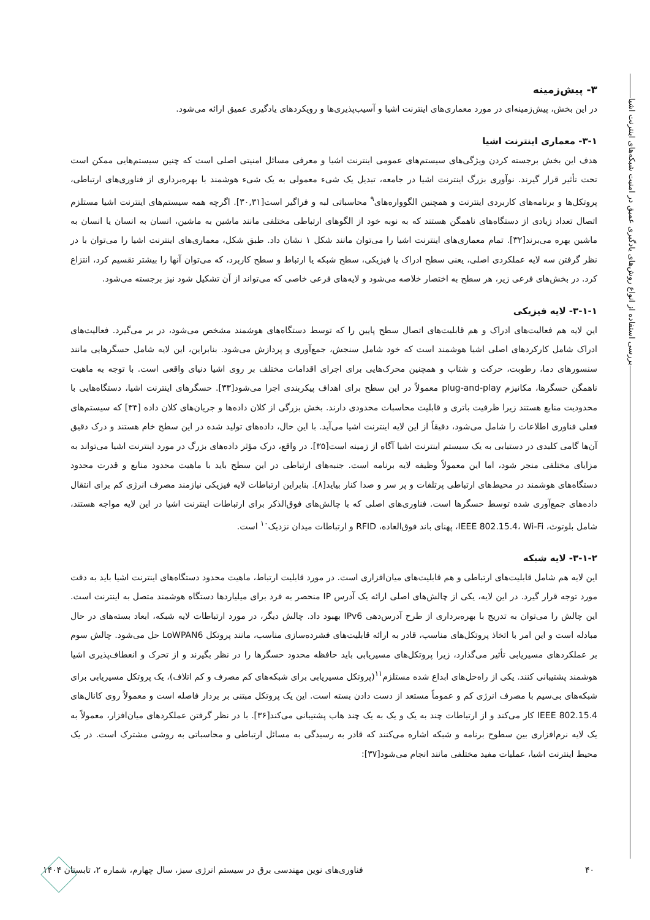بررسی استفاده از انواع روش‌های یادگیری عمیق در امنیت شبکه‌های اینترنت اشیا
۳- پیش‌زمینه
در این بخش، پیش‌زمینه‌ای در مورد معماری‌های اینترنت اشیا و آسیب‌پذیری‌ها و رویکردهای یادگیری عمیق ارائه می‌شود.
۳-۱- معماری اینترنت اشیا
هدف این بخش برجسته کردن ویژگی‌های سیستم‌های عمومی اینترنت اشیا و معرفی مسائل امنیتی اصلی است که چنین سیستم‌هایی ممکن است تحت تأثیر قرار گیرند. نوآوری بزرگ اینترنت اشیا در جامعه، تبدیل یک شیء معمولی به یک شیء هوشمند با بهره‌برداری از فناوری‌های ارتباطی، پروتکل‌ها و برنامه‌های کاربردی اینترنت و همچنین الگوواره‌های<sup>۹</sup> محاسباتی لبه و فراگیر است[۳۰,۳۱]. اگرچه همه سیستم‌های اینترنت اشیا مستلزم اتصال تعداد زیادی از دستگاه‌های ناهمگن هستند که به نوبه خود از الگوهای ارتباطی مختلفی مانند ماشین به ماشین، انسان به انسان یا انسان به ماشین بهره می‌برند[۳۲]. تمام معماری‌های اینترنت اشیا را می‌توان مانند شکل ۱ نشان داد. طبق شکل، معماری‌های اینترنت اشیا را می‌توان با در نظر گرفتن سه لایه عملکردی اصلی، یعنی سطح ادراک یا فیزیکی، سطح شبکه یا ارتباط و سطح کاربرد، که می‌توان آنها را بیشتر تقسیم کرد، انتزاع کرد. در بخش‌های فرعی زیر، هر سطح به اختصار خلاصه می‌شود و لایه‌های فرعی خاصی که می‌تواند از آن تشکیل شود نیز برجسته می‌شود.
۳-۱-۱- لایه فیزیکی
این لایه هم فعالیت‌های ادراک و هم قابلیت‌های اتصال سطح پایین را که توسط دستگاه‌های هوشمند مشخص می‌شود، در بر می‌گیرد. فعالیت‌های ادراک شامل کارکردهای اصلی اشیا هوشمند است که خود شامل سنجش، جمع‌آوری و پردازش می‌شود. بنابراین، این لایه شامل حسگرهایی مانند سنسورهای دما، رطوبت، حرکت و شتاب و همچنین محرک‌هایی برای اجرای اقدامات مختلف بر روی اشیا دنیای واقعی است. با توجه به ماهیت ناهمگن حسگرها، مکانیزم plug-and-play معمولاً در این سطح برای اهداف پیکربندی اجرا می‌شود[۳۳]. حسگرهای اینترنت اشیا، دستگاه‌هایی با محدودیت منابع هستند زیرا ظرفیت باتری و قابلیت محاسبات محدودی دارند. بخش بزرگی از کلان داده‌ها و جریان‌های کلان داده [۳۴] که سیستم‌های فعلی فناوری اطلاعات را شامل می‌شود، دقیقاً از این لایه اینترنت اشیا می‌آید. با این حال، داده‌های تولید شده در این سطح خام هستند و درک دقیق آن‌ها گامی کلیدی در دستیابی به یک سیستم اینترنت اشیا آگاه از زمینه است[۳۵]. در واقع، درک مؤثر داده‌های بزرگ در مورد اینترنت اشیا می‌تواند به مزایای مختلفی منجر شود، اما این معمولاً وظیفه لایه برنامه است. جنبه‌های ارتباطی در این سطح باید با ماهیت محدود منابع و قدرت محدود دستگاه‌های هوشمند در محیط‌های ارتباطی پرتلفات و پر سر و صدا کنار بیاید[۸]. بنابراین ارتباطات لایه فیزیکی نیازمند مصرف انرژی کم برای انتقال داده‌های جمع‌آوری شده توسط حسگرها است. فناوری‌های اصلی که با چالش‌های فوق‌الذکر برای ارتباطات اینترنت اشیا در این لایه مواجه هستند، شامل بلوتوث، IEEE 802.15.4، Wi-Fi، پهنای باند فوق‌العاده، RFID و ارتباطات میدان نزدیک<sup>۱۰</sup> است.
۳-۱-۲- لایه شبکه
این لایه هم شامل قابلیت‌های ارتباطی و هم قابلیت‌های میان‌افزاری است. در مورد قابلیت ارتباط، ماهیت محدود دستگاه‌های اینترنت اشیا باید به دقت مورد توجه قرار گیرد. در این لایه، یکی از چالش‌های اصلی ارائه یک آدرس IP منحصر به فرد برای میلیاردها دستگاه هوشمند متصل به اینترنت است. این چالش را می‌توان به تدریج با بهره‌برداری از طرح آدرس‌دهی IPv6 بهبود داد. چالش دیگر، در مورد ارتباطات لایه شبکه، ابعاد بسته‌های در حال مبادله است و این امر با اتخاذ پروتکل‌های مناسب، قادر به ارائه قابلیت‌های فشرده‌سازی مناسب، مانند پروتکل LoWPAN6 حل می‌شود. چالش سوم بر عملکردهای مسیریابی تأثیر می‌گذارد، زیرا پروتکل‌های مسیریابی باید حافظه محدود حسگرها را در نظر بگیرند و از تحرک و انعطاف‌پذیری اشیا هوشمند پشتیبانی کنند. یکی از راه‌حل‌های ابداع شده مستلزم<sup>۱۱</sup>(پروتکل مسیریابی برای شبکه‌های کم مصرف و کم اتلاف)، یک پروتکل مسیریابی برای شبکه‌های بی‌سیم با مصرف انرژی کم و عموماً مستعد از دست دادن بسته است. این یک پروتکل مبتنی بر بردار فاصله است و معمولاً روی کانال‌های IEEE 802.15.4 کار می‌کند و از ارتباطات چند به یک و یک به یک چند هاب پشتیبانی می‌کند[۳۶]. با در نظر گرفتن عملکردهای میان‌افزار، معمولاً به یک لایه نرم‌افزاری بین سطوح برنامه و شبکه اشاره می‌کنند که قادر به رسیدگی به مسائل ارتباطی و محاسباتی به روشی مشترک است. در یک محیط اینترنت اشیا، عملیات مفید مختلفی مانند انجام می‌شود[۳۷]:
۴۰ فناوری‌های نوین مهندسی برق در سیستم انرژی سبز، سال چهارم، شماره ۲، تابستان ۱۴۰۴